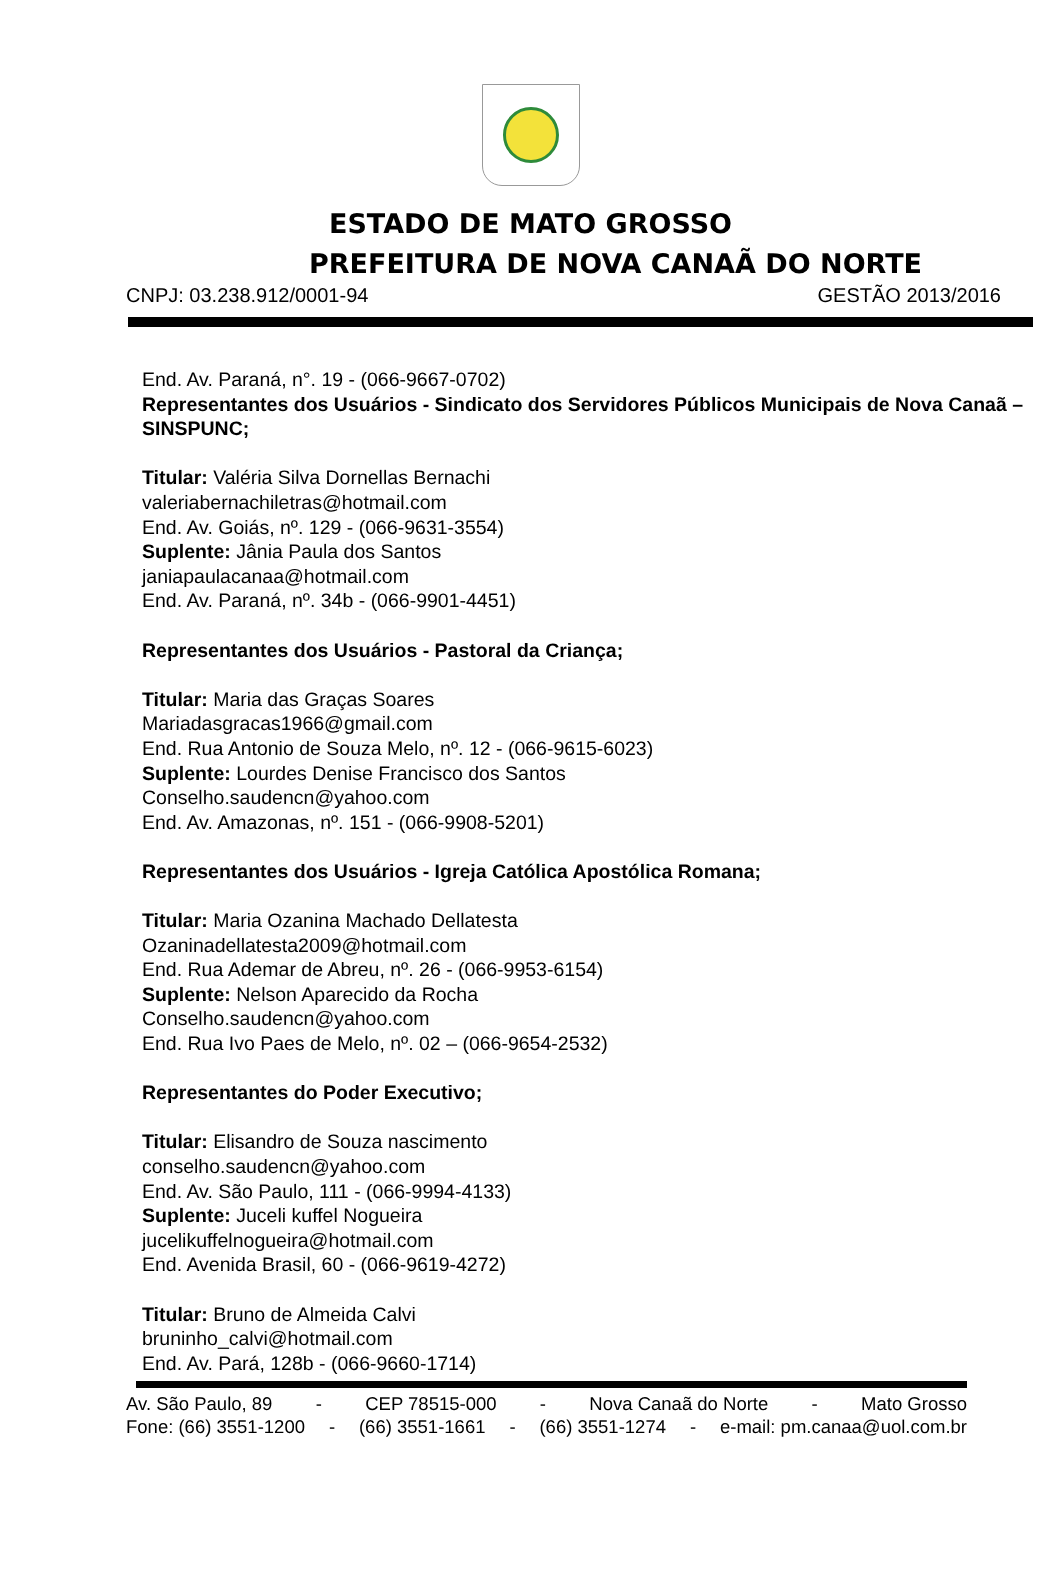ESTADO DE MATO GROSSO
PREFEITURA DE NOVA CANAÃ DO NORTE
CNPJ: 03.238.912/0001-94 GESTÃO 2013/2016
End. Av. Paraná, n°. 19 - (066-9667-0702)
Representantes dos Usuários - Sindicato dos Servidores Públicos Municipais de Nova Canaã – SINSPUNC;
Titular: Valéria Silva Dornellas Bernachi
valeriabernachiletras@hotmail.com
End. Av. Goiás, nº. 129 - (066-9631-3554)
Suplente: Jânia Paula dos Santos
janiapaulacanaa@hotmail.com
End. Av. Paraná, nº. 34b - (066-9901-4451)
Representantes dos Usuários - Pastoral da Criança;
Titular: Maria das Graças Soares
Mariadasgracas1966@gmail.com
End. Rua Antonio de Souza Melo, nº. 12 - (066-9615-6023)
Suplente: Lourdes Denise Francisco dos Santos
Conselho.saudencn@yahoo.com
End. Av. Amazonas, nº. 151 - (066-9908-5201)
Representantes dos Usuários - Igreja Católica Apostólica Romana;
Titular: Maria Ozanina Machado Dellatesta
Ozaninadellatesta2009@hotmail.com
End. Rua Ademar de Abreu, nº. 26 - (066-9953-6154)
Suplente: Nelson Aparecido da Rocha
Conselho.saudencn@yahoo.com
End. Rua Ivo Paes de Melo, nº. 02 – (066-9654-2532)
Representantes do Poder Executivo;
Titular: Elisandro de Souza nascimento
conselho.saudencn@yahoo.com
End. Av. São Paulo, 111 - (066-9994-4133)
Suplente: Juceli kuffel Nogueira
jucelikuffelnogueira@hotmail.com
End. Avenida Brasil, 60 - (066-9619-4272)
Titular: Bruno de Almeida Calvi
bruninho_calvi@hotmail.com
End. Av. Pará, 128b - (066-9660-1714)
Av. São Paulo, 89 - CEP 78515-000 - Nova Canaã do Norte - Mato Grosso
Fone: (66) 3551-1200 - (66) 3551-1661 - (66) 3551-1274 - e-mail: pm.canaa@uol.com.br